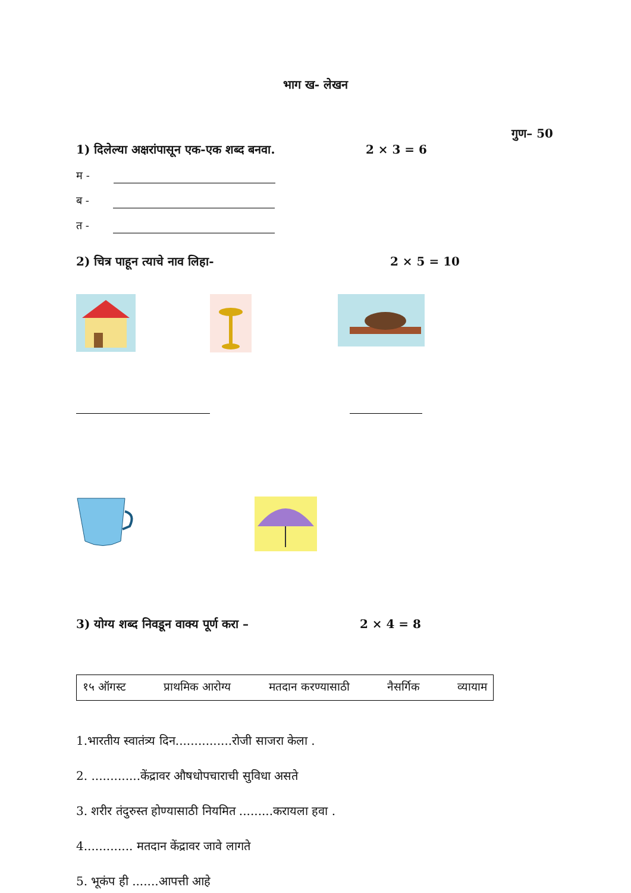भाग ख- लेखन
गुण– 50
1) दिलेल्या अक्षरांपासून एक-एक शब्द बनवा. 2 × 3 = 6
म -
ब -
त -
2) चित्र पाहून त्याचे नाव लिहा- 2 × 5 = 10
3) योग्य शब्द निवडून वाक्य पूर्ण करा – 2 × 4 = 8
१५ ऑगस्ट प्राथमिक आरोग्य मतदान करण्यासाठी नैसर्गिक व्यायाम
1.भारतीय स्वातंत्र्य दिन...............रोजी साजरा केला .
2. .............केंद्रावर औषधोपचाराची सुविधा असते
3. शरीर तंदुरुस्त होण्यासाठी नियमित .........करायला हवा .
4............. मतदान केंद्रावर जावे लागते
5. भूकंप ही .......आपत्ती आहे